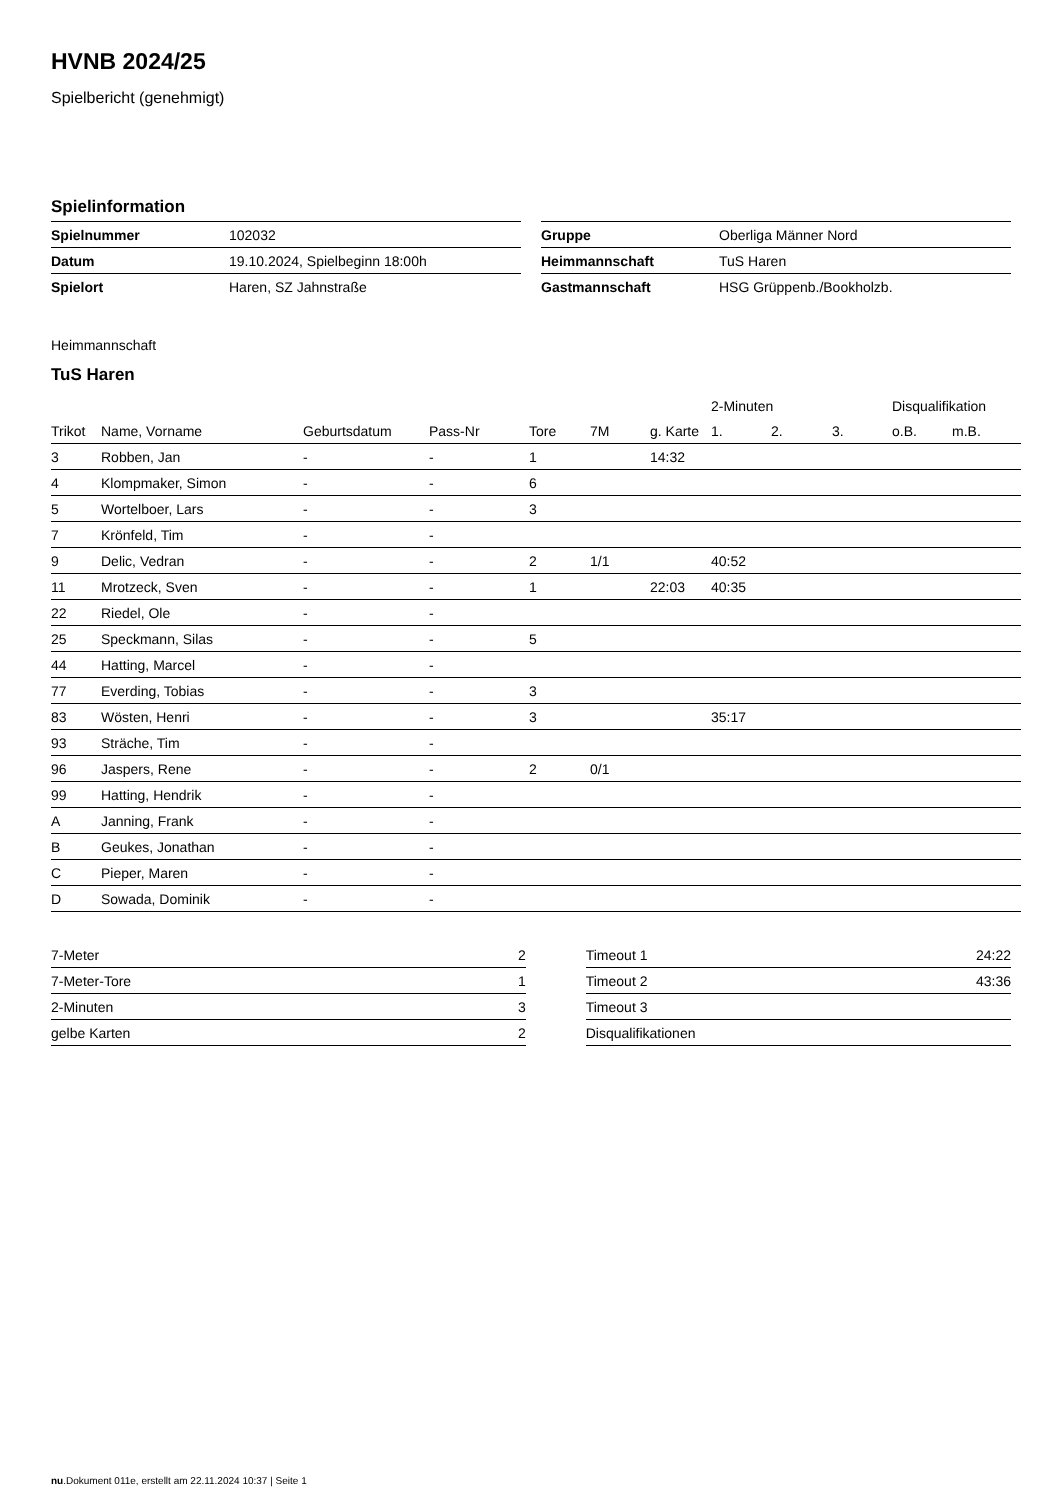HVNB 2024/25
Spielbericht (genehmigt)
Spielinformation
| Spielnummer | 102032 |
| Datum | 19.10.2024, Spielbeginn 18:00h |
| Spielort | Haren, SZ Jahnstraße |
| Gruppe | Oberliga Männer Nord |
| Heimmannschaft | TuS Haren |
| Gastmannschaft | HSG Grüppenb./Bookholzb. |
Heimmannschaft
TuS Haren
| | | | | | | | 2-Minuten | | | Disqualifikation | |
| --- | --- | --- | --- | --- | --- | --- | --- | --- | --- | --- | --- |
| Trikot | Name, Vorname | Geburtsdatum | Pass-Nr | Tore | 7M | g. Karte | 1. | 2. | 3. | o.B. | m.B. |
| 3 | Robben, Jan | - | - | 1 | | 14:32 | | | | | |
| 4 | Klompmaker, Simon | - | - | 6 | | | | | | | |
| 5 | Wortelboer, Lars | - | - | 3 | | | | | | | |
| 7 | Krönfeld, Tim | - | - | | | | | | | | |
| 9 | Delic, Vedran | - | - | 2 | 1/1 | | 40:52 | | | | |
| 11 | Mrotzeck, Sven | - | - | 1 | | 22:03 | 40:35 | | | | |
| 22 | Riedel, Ole | - | - | | | | | | | | |
| 25 | Speckmann, Silas | - | - | 5 | | | | | | | |
| 44 | Hatting, Marcel | - | - | | | | | | | | |
| 77 | Everding, Tobias | - | - | 3 | | | | | | | |
| 83 | Wösten, Henri | - | - | 3 | | | 35:17 | | | | |
| 93 | Sträche, Tim | - | - | | | | | | | | |
| 96 | Jaspers, Rene | - | - | 2 | 0/1 | | | | | | |
| 99 | Hatting, Hendrik | - | - | | | | | | | | |
| A | Janning, Frank | - | - | | | | | | | | |
| B | Geukes, Jonathan | - | - | | | | | | | | |
| C | Pieper, Maren | - | - | | | | | | | | |
| D | Sowada, Dominik | - | - | | | | | | | | |
| 7-Meter | 2 |
| 7-Meter-Tore | 1 |
| 2-Minuten | 3 |
| gelbe Karten | 2 |
| Timeout 1 | 24:22 |
| Timeout 2 | 43:36 |
| Timeout 3 | |
| Disqualifikationen | |
nu.Dokument 011e, erstellt am 22.11.2024 10:37 | Seite 1